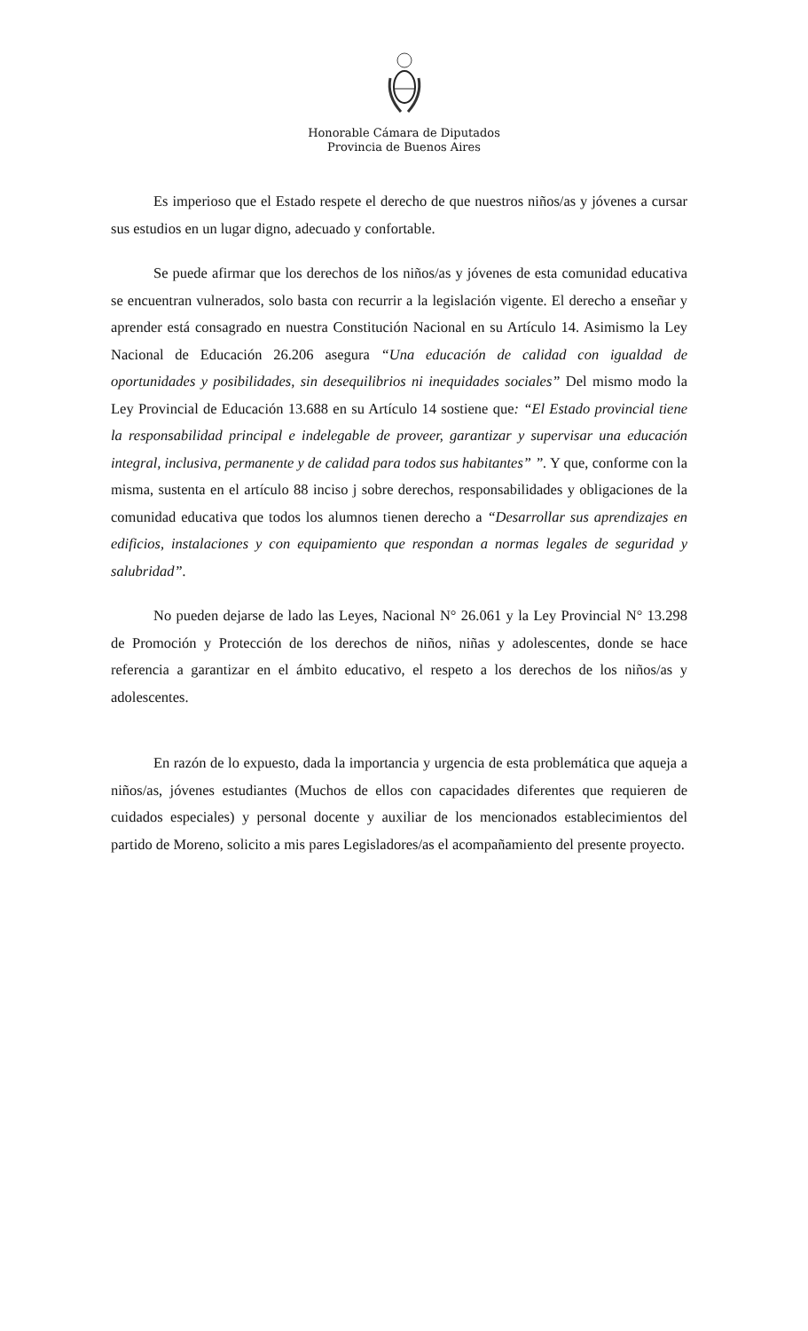Honorable Cámara de Diputados
Provincia de Buenos Aires
Es imperioso que el Estado respete el derecho de que nuestros niños/as y jóvenes a cursar sus estudios en un lugar digno, adecuado y confortable.
Se puede afirmar que los derechos de los niños/as y jóvenes de esta comunidad educativa se encuentran vulnerados, solo basta con recurrir a la legislación vigente. El derecho a enseñar y aprender está consagrado en nuestra Constitución Nacional en su Artículo 14. Asimismo la Ley Nacional de Educación 26.206 asegura “Una educación de calidad con igualdad de oportunidades y posibilidades, sin desequilibrios ni inequidades sociales” Del mismo modo la Ley Provincial de Educación 13.688 en su Artículo 14 sostiene que: “El Estado provincial tiene la responsabilidad principal e indelegable de proveer, garantizar y supervisar una educación integral, inclusiva, permanente y de calidad para todos sus habitantes” ”. Y que, conforme con la misma, sustenta en el artículo 88 inciso j sobre derechos, responsabilidades y obligaciones de la comunidad educativa que todos los alumnos tienen derecho a “Desarrollar sus aprendizajes en edificios, instalaciones y con equipamiento que respondan a normas legales de seguridad y salubridad”.
No pueden dejarse de lado las Leyes, Nacional N° 26.061 y la Ley Provincial N° 13.298 de Promoción y Protección de los derechos de niños, niñas y adolescentes, donde se hace referencia a garantizar en el ámbito educativo, el respeto a los derechos de los niños/as y adolescentes.
En razón de lo expuesto, dada la importancia y urgencia de esta problemática que aqueja a niños/as, jóvenes estudiantes (Muchos de ellos con capacidades diferentes que requieren de cuidados especiales) y personal docente y auxiliar de los mencionados establecimientos del partido de Moreno, solicito a mis pares Legisladores/as el acompañamiento del presente proyecto.